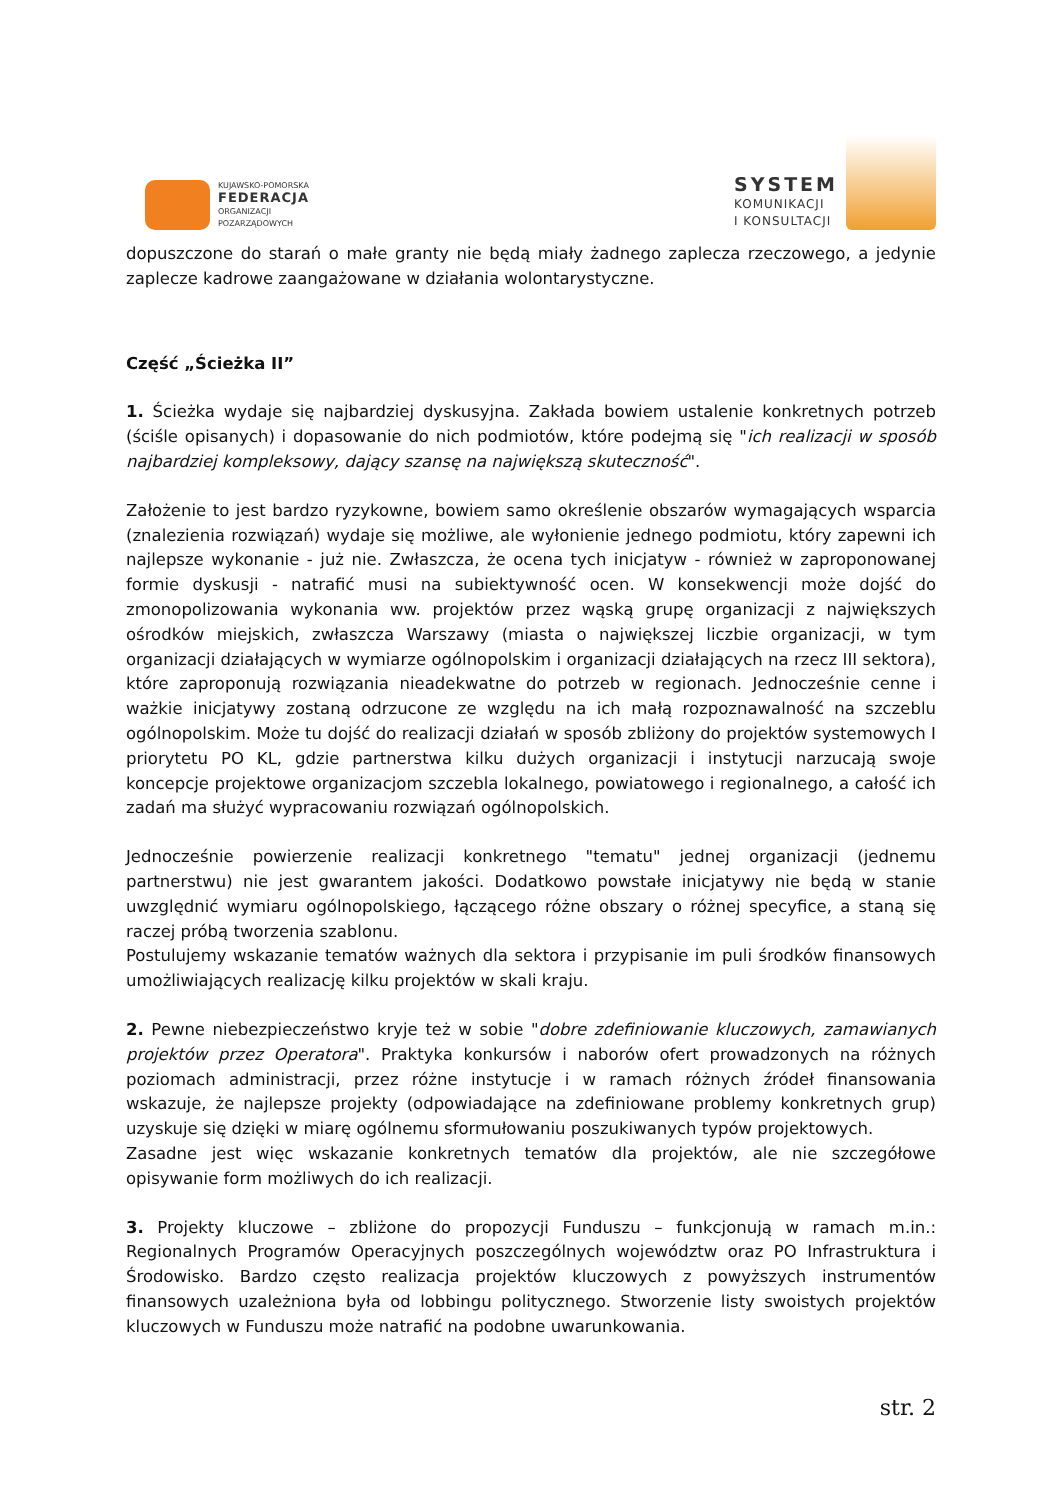KUJAWSKO-POMORSKA
FEDERACJA
ORGANIZACJI
POZARZĄDOWYCH
SYSTEM
KOMUNIKACJI
I KONSULTACJI
dopuszczone do starań o małe granty nie będą miały żadnego zaplecza rzeczowego, a jedynie zaplecze kadrowe zaangażowane w działania wolontarystyczne.
Część „Ścieżka II”
1. Ścieżka wydaje się najbardziej dyskusyjna. Zakłada bowiem ustalenie konkretnych potrzeb (ściśle opisanych) i dopasowanie do nich podmiotów, które podejmą się "ich realizacji w sposób najbardziej kompleksowy, dający szansę na największą skuteczność".
Założenie to jest bardzo ryzykowne, bowiem samo określenie obszarów wymagających wsparcia (znalezienia rozwiązań) wydaje się możliwe, ale wyłonienie jednego podmiotu, który zapewni ich najlepsze wykonanie - już nie. Zwłaszcza, że ocena tych inicjatyw - również w zaproponowanej formie dyskusji - natrafić musi na subiektywność ocen. W konsekwencji może dojść do zmonopolizowania wykonania ww. projektów przez wąską grupę organizacji z największych ośrodków miejskich, zwłaszcza Warszawy (miasta o największej liczbie organizacji, w tym organizacji działających w wymiarze ogólnopolskim i organizacji działających na rzecz III sektora), które zaproponują rozwiązania nieadekwatne do potrzeb w regionach. Jednocześnie cenne i ważkie inicjatywy zostaną odrzucone ze względu na ich małą rozpoznawalność na szczeblu ogólnopolskim. Może tu dojść do realizacji działań w sposób zbliżony do projektów systemowych I priorytetu PO KL, gdzie partnerstwa kilku dużych organizacji i instytucji narzucają swoje koncepcje projektowe organizacjom szczebla lokalnego, powiatowego i regionalnego, a całość ich zadań ma służyć wypracowaniu rozwiązań ogólnopolskich.
Jednocześnie powierzenie realizacji konkretnego "tematu" jednej organizacji (jednemu partnerstwu) nie jest gwarantem jakości. Dodatkowo powstałe inicjatywy nie będą w stanie uwzględnić wymiaru ogólnopolskiego, łączącego różne obszary o różnej specyfice, a staną się raczej próbą tworzenia szablonu.
Postulujemy wskazanie tematów ważnych dla sektora i przypisanie im puli środków finansowych umożliwiających realizację kilku projektów w skali kraju.
2. Pewne niebezpieczeństwo kryje też w sobie "dobre zdefiniowanie kluczowych, zamawianych projektów przez Operatora". Praktyka konkursów i naborów ofert prowadzonych na różnych poziomach administracji, przez różne instytucje i w ramach różnych źródeł finansowania wskazuje, że najlepsze projekty (odpowiadające na zdefiniowane problemy konkretnych grup) uzyskuje się dzięki w miarę ogólnemu sformułowaniu poszukiwanych typów projektowych.
Zasadne jest więc wskazanie konkretnych tematów dla projektów, ale nie szczegółowe opisywanie form możliwych do ich realizacji.
3. Projekty kluczowe – zbliżone do propozycji Funduszu – funkcjonują w ramach m.in.: Regionalnych Programów Operacyjnych poszczególnych województw oraz PO Infrastruktura i Środowisko. Bardzo często realizacja projektów kluczowych z powyższych instrumentów finansowych uzależniona była od lobbingu politycznego. Stworzenie listy swoistych projektów kluczowych w Funduszu może natrafić na podobne uwarunkowania.
str. 2